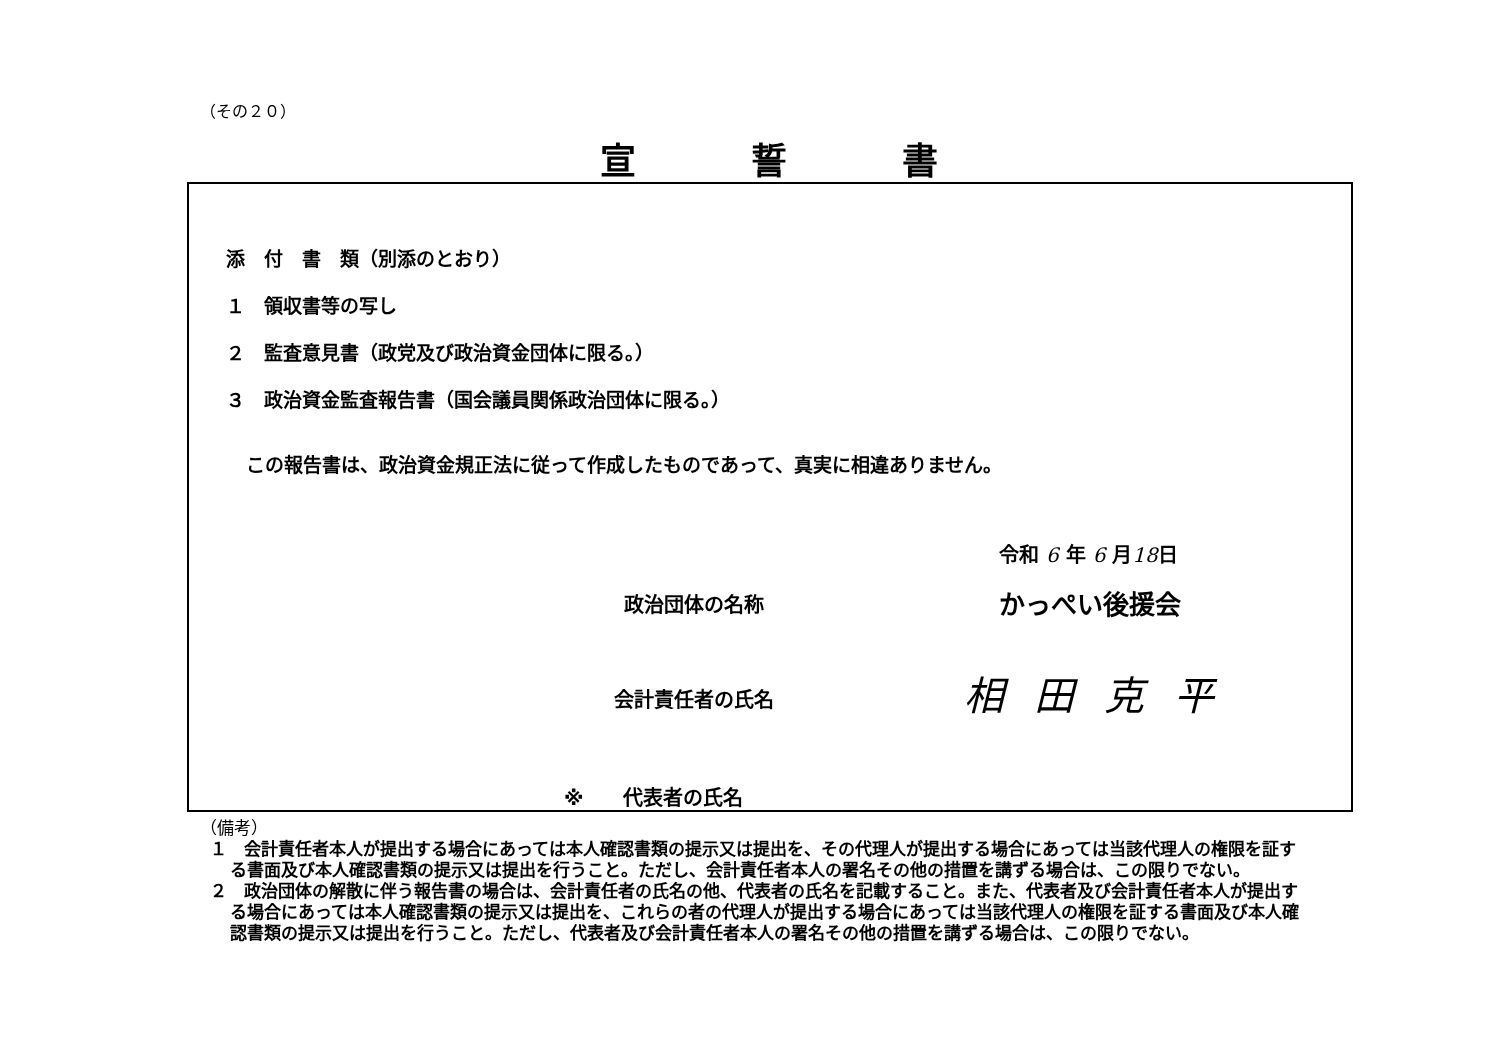（その２０）
宣誓書
添　付　書　類（別添のとおり）
１　領収書等の写し
２　監査意見書（政党及び政治資金団体に限る。）
３　政治資金監査報告書（国会議員関係政治団体に限る。）
この報告書は、政治資金規正法に従って作成したものであって、真実に相違ありません。
令和 6 年 6 月18日
政治団体の名称 かっぺい後援会
会計責任者の氏名 相田克平
※　　代表者の氏名
（備考）
１　会計責任者本人が提出する場合にあっては本人確認書類の提示又は提出を、その代理人が提出する場合にあっては当該代理人の権限を証する書面及び本人確認書類の提示又は提出を行うこと。ただし、会計責任者本人の署名その他の措置を講ずる場合は、この限りでない。
２　政治団体の解散に伴う報告書の場合は、会計責任者の氏名の他、代表者の氏名を記載すること。また、代表者及び会計責任者本人が提出する場合にあっては本人確認書類の提示又は提出を、これらの者の代理人が提出する場合にあっては当該代理人の権限を証する書面及び本人確認書類の提示又は提出を行うこと。ただし、代表者及び会計責任者本人の署名その他の措置を講ずる場合は、この限りでない。